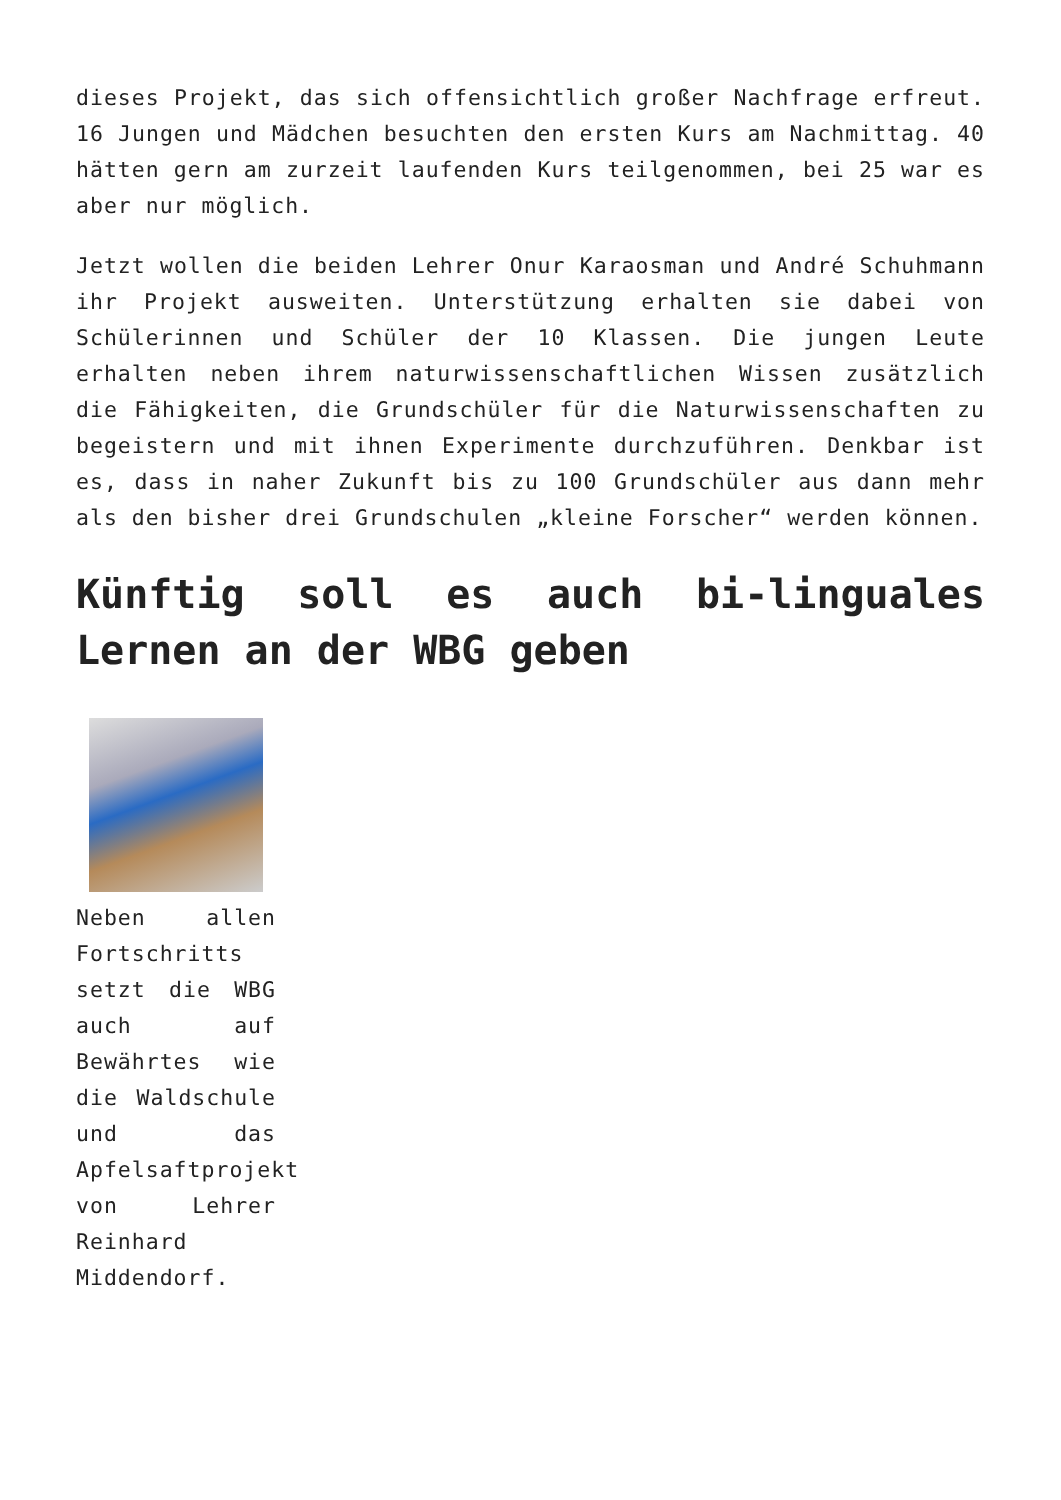dieses Projekt, das sich offensichtlich großer Nachfrage erfreut. 16 Jungen und Mädchen besuchten den ersten Kurs am Nachmittag. 40 hätten gern am zurzeit laufenden Kurs teilgenommen, bei 25 war es aber nur möglich.
Jetzt wollen die beiden Lehrer Onur Karaosman und André Schuhmann ihr Projekt ausweiten. Unterstützung erhalten sie dabei von Schülerinnen und Schüler der 10 Klassen. Die jungen Leute erhalten neben ihrem naturwissenschaftlichen Wissen zusätzlich die Fähigkeiten, die Grundschüler für die Naturwissenschaften zu begeistern und mit ihnen Experimente durchzuführen. Denkbar ist es, dass in naher Zukunft bis zu 100 Grundschüler aus dann mehr als den bisher drei Grundschulen „kleine Forscher“ werden können.
Künftig soll es auch bi-linguales Lernen an der WBG geben
Neben allen Fortschritts setzt die WBG auch auf Bewährtes wie die Waldschule und das Apfelsaftprojekt von Lehrer Reinhard Middendorf.